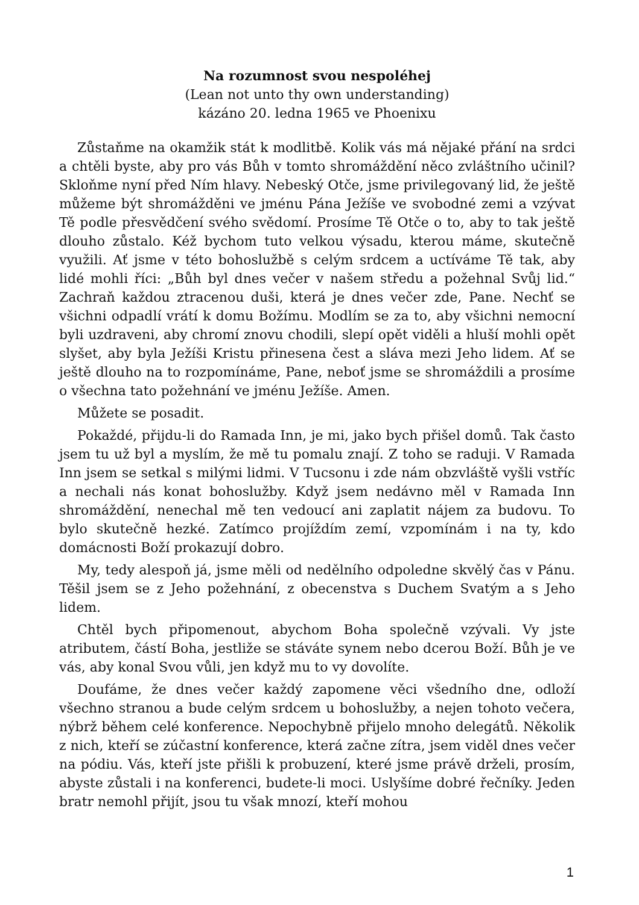Na rozumnost svou nespoléhej
(Lean not unto thy own understanding)
kázáno 20. ledna 1965 ve Phoenixu
Zůstaňme na okamžik stát k modlitbě. Kolik vás má nějaké přání na srdci a chtěli byste, aby pro vás Bůh v tomto shromáždění něco zvláštního učinil? Skloňme nyní před Ním hlavy. Nebeský Otče, jsme privilegovaný lid, že ještě můžeme být shromážděni ve jménu Pána Ježíše ve svobodné zemi a vzývat Tě podle přesvědčení svého svědomí. Prosíme Tě Otče o to, aby to tak ještě dlouho zůstalo. Kéž bychom tuto velkou výsadu, kterou máme, skutečně využili. Ať jsme v této bohoslužbě s celým srdcem a uctíváme Tě tak, aby lidé mohli říci: „Bůh byl dnes večer v našem středu a požehnal Svůj lid.“ Zachraň každou ztracenou duši, která je dnes večer zde, Pane. Nechť se všichni odpadlí vrátí k domu Božímu. Modlím se za to, aby všichni nemocní byli uzdraveni, aby chromí znovu chodili, slepí opět viděli a hluší mohli opět slyšet, aby byla Ježíši Kristu přinesena čest a sláva mezi Jeho lidem. Ať se ještě dlouho na to rozpomínáme, Pane, neboť jsme se shromáždili a prosíme o všechna tato požehnání ve jménu Ježíše. Amen.
Můžete se posadit.
Pokaždé, přijdu-li do Ramada Inn, je mi, jako bych přišel domů. Tak často jsem tu už byl a myslím, že mě tu pomalu znají. Z toho se raduji. V Ramada Inn jsem se setkal s milými lidmi. V Tucsonu i zde nám obzvláště vyšli vstříc a nechali nás konat bohoslužby. Když jsem nedávno měl v Ramada Inn shromáždění, nenechal mě ten vedoucí ani zaplatit nájem za budovu. To bylo skutečně hezké. Zatímco projíždím zemí, vzpomínám i na ty, kdo domácnosti Boží prokazují dobro.
My, tedy alespoň já, jsme měli od nedělního odpoledne skvělý čas v Pánu. Těšil jsem se z Jeho požehnání, z obecenstva s Duchem Svatým a s Jeho lidem.
Chtěl bych připomenout, abychom Boha společně vzývali. Vy jste atributem, částí Boha, jestliže se stáváte synem nebo dcerou Boží. Bůh je ve vás, aby konal Svou vůli, jen když mu to vy dovolíte.
Doufáme, že dnes večer každý zapomene věci všedního dne, odloží všechno stranou a bude celým srdcem u bohoslužby, a nejen tohoto večera, nýbrž během celé konference. Nepochybně přijelo mnoho delegátů. Několik z nich, kteří se zúčastní konference, která začne zítra, jsem viděl dnes večer na pódiu. Vás, kteří jste přišli k probuzení, které jsme právě drželi, prosím, abyste zůstali i na konferenci, budete-li moci. Uslyšíme dobré řečníky. Jeden bratr nemohl přijít, jsou tu však mnozí, kteří mohou
1